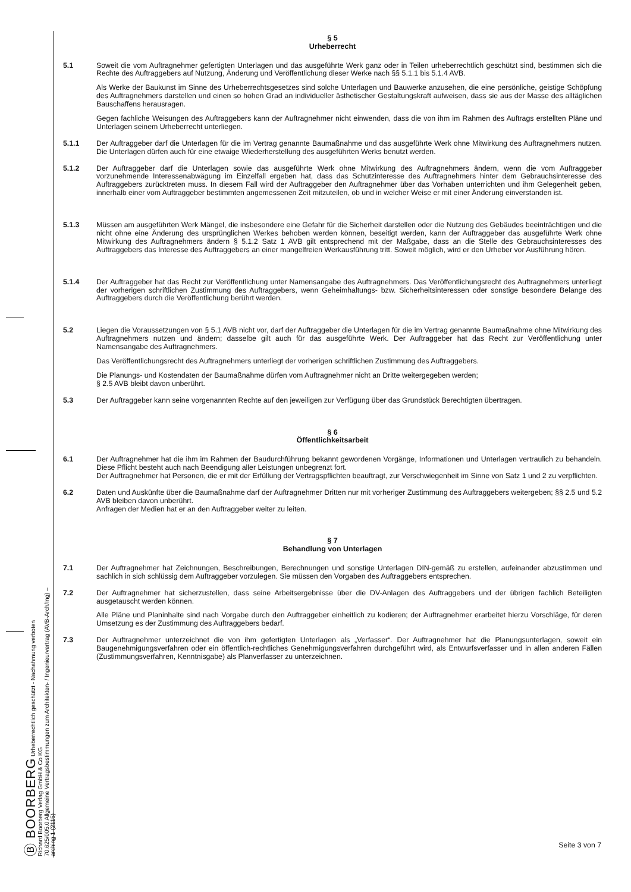Ⓑ BOORBERG Urheberrechtlich geschützt - Nachahmung verboten
Richard Boorberg Verlag GmbH & Co KG
70.625/005.0 Allgemeine Vertragsbestimmungen zum Architekten- / Ingenieurvertrag (AVB-Arch/Ing) – arching 1 (2115)
§ 5
Urheberrecht
5.1 Soweit die vom Auftragnehmer gefertigten Unterlagen und das ausgeführte Werk ganz oder in Teilen urheberrechtlich geschützt sind, bestimmen sich die Rechte des Auftraggebers auf Nutzung, Änderung und Veröffentlichung dieser Werke nach §§ 5.1.1 bis 5.1.4 AVB.
Als Werke der Baukunst im Sinne des Urheberrechtsgesetzes sind solche Unterlagen und Bauwerke anzusehen, die eine persönliche, geistige Schöpfung des Auftragnehmers darstellen und einen so hohen Grad an individueller ästhetischer Gestaltungskraft aufweisen, dass sie aus der Masse des alltäglichen Bauschaffens herausragen.
Gegen fachliche Weisungen des Auftraggebers kann der Auftragnehmer nicht einwenden, dass die von ihm im Rahmen des Auftrags erstellten Pläne und Unterlagen seinem Urheberrecht unterliegen.
5.1.1 Der Auftraggeber darf die Unterlagen für die im Vertrag genannte Baumaßnahme und das ausgeführte Werk ohne Mitwirkung des Auftragnehmers nutzen. Die Unterlagen dürfen auch für eine etwaige Wiederherstellung des ausgeführten Werks benutzt werden.
5.1.2 Der Auftraggeber darf die Unterlagen sowie das ausgeführte Werk ohne Mitwirkung des Auftragnehmers ändern, wenn die vom Auftraggeber vorzunehmende Interessenabwägung im Einzelfall ergeben hat, dass das Schutzinteresse des Auftragnehmers hinter dem Gebrauchsinteresse des Auftraggebers zurücktreten muss. In diesem Fall wird der Auftraggeber den Auftragnehmer über das Vorhaben unterrichten und ihm Gelegenheit geben, innerhalb einer vom Auftraggeber bestimmten angemessenen Zeit mitzuteilen, ob und in welcher Weise er mit einer Änderung einverstanden ist.
5.1.3 Müssen am ausgeführten Werk Mängel, die insbesondere eine Gefahr für die Sicherheit darstellen oder die Nutzung des Gebäudes beeinträchtigen und die nicht ohne eine Änderung des ursprünglichen Werkes behoben werden können, beseitigt werden, kann der Auftraggeber das ausgeführte Werk ohne Mitwirkung des Auftragnehmers ändern § 5.1.2 Satz 1 AVB gilt entsprechend mit der Maßgabe, dass an die Stelle des Gebrauchsinteresses des Auftraggebers das Interesse des Auftraggebers an einer mangelfreien Werkausführung tritt. Soweit möglich, wird er den Urheber vor Ausführung hören.
5.1.4 Der Auftraggeber hat das Recht zur Veröffentlichung unter Namensangabe des Auftragnehmers. Das Veröffentlichungsrecht des Auftragnehmers unterliegt der vorherigen schriftlichen Zustimmung des Auftraggebers, wenn Geheimhaltungs- bzw. Sicherheitsinteressen oder sonstige besondere Belange des Auftraggebers durch die Veröffentlichung berührt werden.
5.2 Liegen die Voraussetzungen von § 5.1 AVB nicht vor, darf der Auftraggeber die Unterlagen für die im Vertrag genannte Baumaßnahme ohne Mitwirkung des Auftragnehmers nutzen und ändern; dasselbe gilt auch für das ausgeführte Werk. Der Auftraggeber hat das Recht zur Veröffentlichung unter Namensangabe des Auftragnehmers.
Das Veröffentlichungsrecht des Auftragnehmers unterliegt der vorherigen schriftlichen Zustimmung des Auftraggebers.
Die Planungs- und Kostendaten der Baumaßnahme dürfen vom Auftragnehmer nicht an Dritte weitergegeben werden;
§ 2.5 AVB bleibt davon unberührt.
5.3 Der Auftraggeber kann seine vorgenannten Rechte auf den jeweiligen zur Verfügung über das Grundstück Berechtigten übertragen.
§ 6
Öffentlichkeitsarbeit
6.1 Der Auftragnehmer hat die ihm im Rahmen der Baudurchführung bekannt gewordenen Vorgänge, Informationen und Unterlagen vertraulich zu behandeln. Diese Pflicht besteht auch nach Beendigung aller Leistungen unbegrenzt fort.
Der Auftragnehmer hat Personen, die er mit der Erfüllung der Vertragspflichten beauftragt, zur Verschwiegenheit im Sinne von Satz 1 und 2 zu verpflichten.
6.2 Daten und Auskünfte über die Baumaßnahme darf der Auftragnehmer Dritten nur mit vorheriger Zustimmung des Auftraggebers weitergeben; §§ 2.5 und 5.2 AVB bleiben davon unberührt.
Anfragen der Medien hat er an den Auftraggeber weiter zu leiten.
§ 7
Behandlung von Unterlagen
7.1 Der Auftragnehmer hat Zeichnungen, Beschreibungen, Berechnungen und sonstige Unterlagen DIN-gemäß zu erstellen, aufeinander abzustimmen und sachlich in sich schlüssig dem Auftraggeber vorzulegen. Sie müssen den Vorgaben des Auftraggebers entsprechen.
7.2 Der Auftragnehmer hat sicherzustellen, dass seine Arbeitsergebnisse über die DV-Anlagen des Auftraggebers und der übrigen fachlich Beteiligten ausgetauscht werden können.
Alle Pläne und Planinhalte sind nach Vorgabe durch den Auftraggeber einheitlich zu kodieren; der Auftragnehmer erarbeitet hierzu Vorschläge, für deren Umsetzung es der Zustimmung des Auftraggebers bedarf.
7.3 Der Auftragnehmer unterzeichnet die von ihm gefertigten Unterlagen als „Verfasser“. Der Auftragnehmer hat die Planungsunterlagen, soweit ein Baugenehmigungsverfahren oder ein öffentlich-rechtliches Genehmigungsverfahren durchgeführt wird, als Entwurfsverfasser und in allen anderen Fällen (Zustimmungsverfahren, Kenntnisgabe) als Planverfasser zu unterzeichnen.
Seite 3 von 7